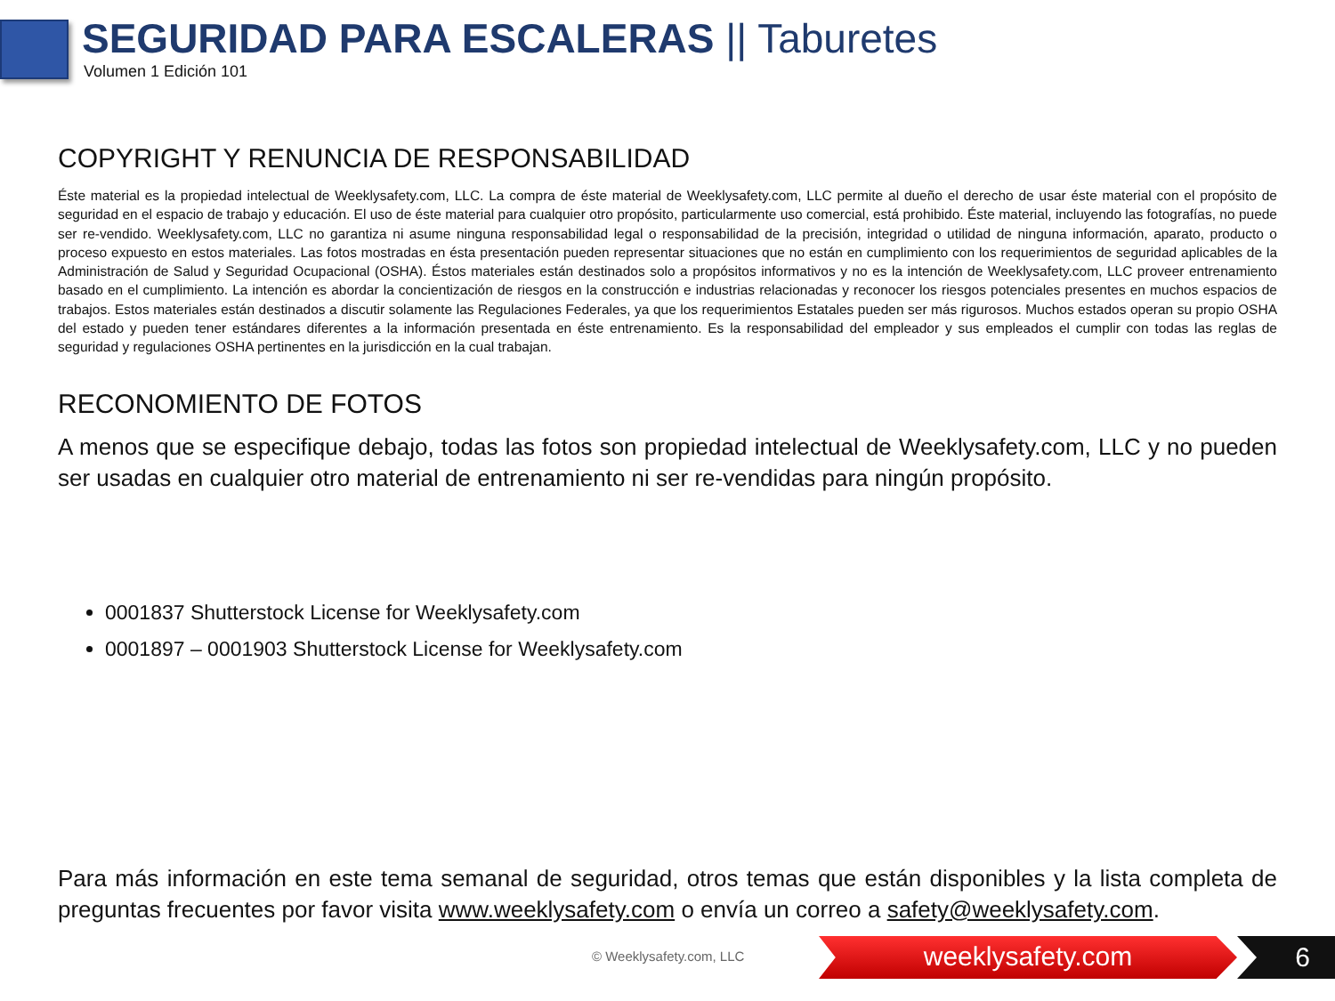SEGURIDAD PARA ESCALERAS || Taburetes
Volumen 1 Edición 101
COPYRIGHT Y RENUNCIA DE RESPONSABILIDAD
Éste material es la propiedad intelectual de Weeklysafety.com, LLC. La compra de éste material de Weeklysafety.com, LLC permite al dueño el derecho de usar éste material con el propósito de seguridad en el espacio de trabajo y educación. El uso de éste material para cualquier otro propósito, particularmente uso comercial, está prohibido. Éste material, incluyendo las fotografías, no puede ser re-vendido. Weeklysafety.com, LLC no garantiza ni asume ninguna responsabilidad legal o responsabilidad de la precisión, integridad o utilidad de ninguna información, aparato, producto o proceso expuesto en estos materiales. Las fotos mostradas en ésta presentación pueden representar situaciones que no están en cumplimiento con los requerimientos de seguridad aplicables de la Administración de Salud y Seguridad Ocupacional (OSHA). Éstos materiales están destinados solo a propósitos informativos y no es la intención de Weeklysafety.com, LLC proveer entrenamiento basado en el cumplimiento. La intención es abordar la concientización de riesgos en la construcción e industrias relacionadas y reconocer los riesgos potenciales presentes en muchos espacios de trabajos. Estos materiales están destinados a discutir solamente las Regulaciones Federales, ya que los requerimientos Estatales pueden ser más rigurosos. Muchos estados operan su propio OSHA del estado y pueden tener estándares diferentes a la información presentada en éste entrenamiento. Es la responsabilidad del empleador y sus empleados el cumplir con todas las reglas de seguridad y regulaciones OSHA pertinentes en la jurisdicción en la cual trabajan.
RECONOMIENTO DE FOTOS
A menos que se especifique debajo, todas las fotos son propiedad intelectual de Weeklysafety.com, LLC y no pueden ser usadas en cualquier otro material de entrenamiento ni ser re-vendidas para ningún propósito.
0001837 Shutterstock License for Weeklysafety.com
0001897 – 0001903 Shutterstock License for Weeklysafety.com
Para más información en este tema semanal de seguridad, otros temas que están disponibles y la lista completa de preguntas frecuentes por favor visita www.weeklysafety.com o envía un correo a safety@weeklysafety.com.
© Weeklysafety.com, LLC weeklysafety.com 6